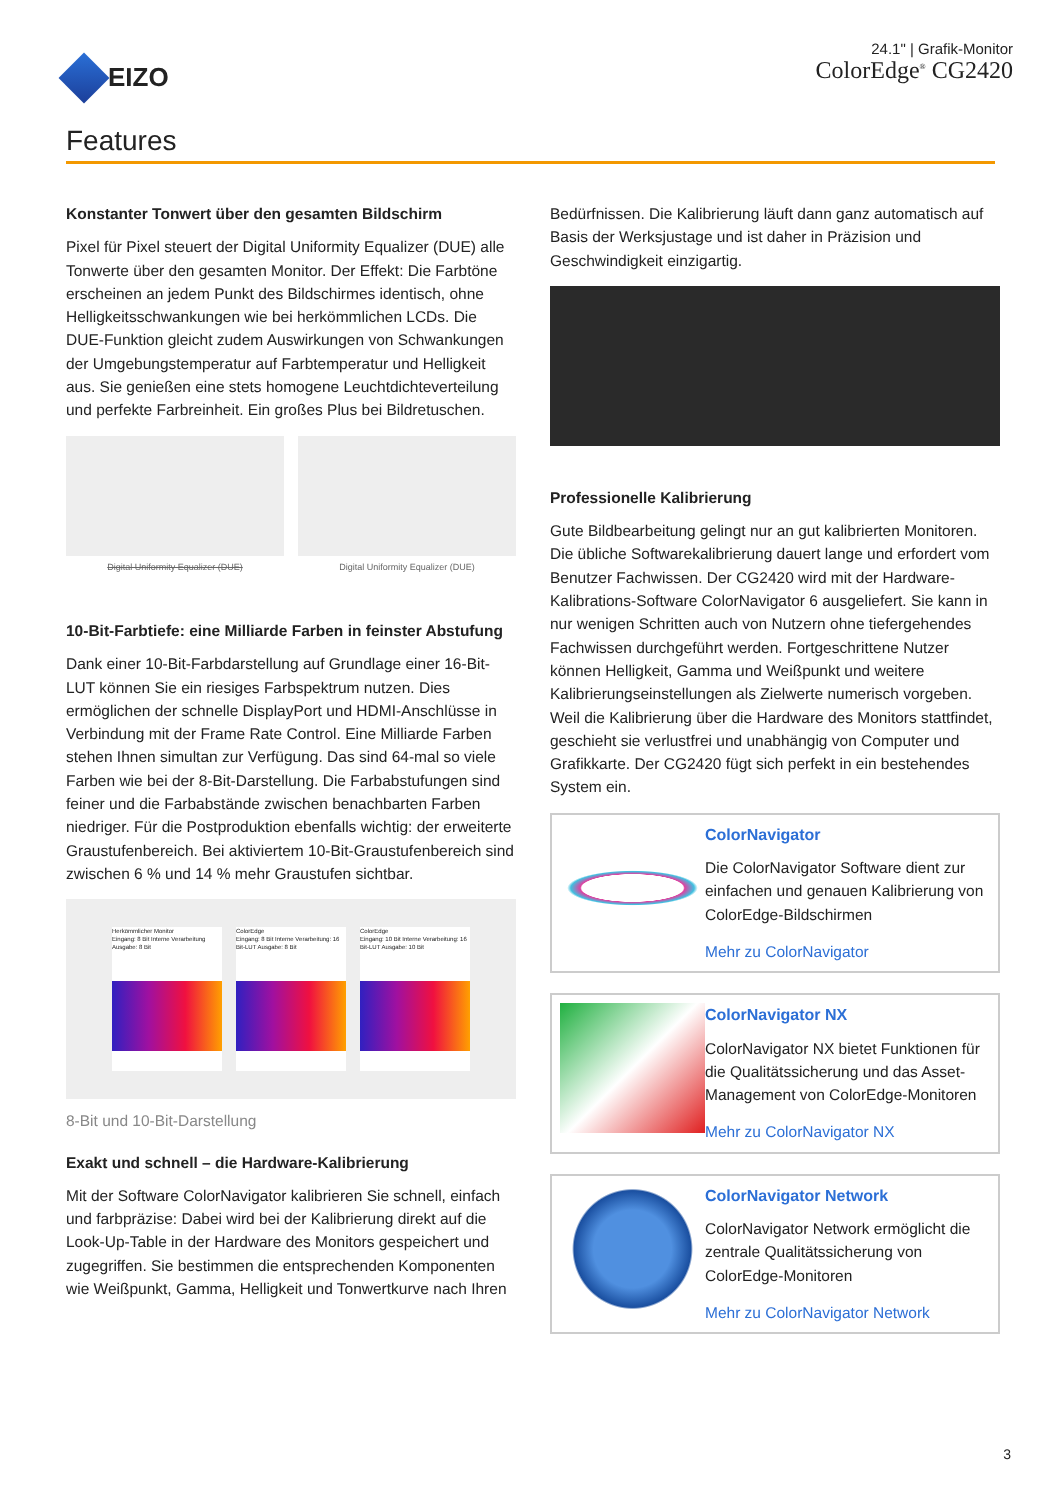EIZO
24.1" | Grafik-Monitor
ColorEdge<sup>®</sup> CG2420
Features
Konstanter Tonwert über den gesamten Bildschirm
Pixel für Pixel steuert der Digital Uniformity Equalizer (DUE) alle Tonwerte über den gesamten Monitor. Der Effekt: Die Farbtöne erscheinen an jedem Punkt des Bildschirmes identisch, ohne Helligkeitsschwankungen wie bei herkömmlichen LCDs. Die DUE-Funktion gleicht zudem Auswirkungen von Schwankungen der Umgebungstemperatur auf Farbtemperatur und Helligkeit aus. Sie genießen eine stets homogene Leuchtdichteverteilung und perfekte Farbreinheit. Ein großes Plus bei Bildretuschen.
Digital Uniformity Equalizer (DUE)
Digital Uniformity Equalizer (DUE)
10-Bit-Farbtiefe: eine Milliarde Farben in feinster Abstufung
Dank einer 10-Bit-Farbdarstellung auf Grundlage einer 16-Bit-LUT können Sie ein riesiges Farbspektrum nutzen. Dies ermöglichen der schnelle DisplayPort und HDMI-Anschlüsse in Verbindung mit der Frame Rate Control. Eine Milliarde Farben stehen Ihnen simultan zur Verfügung. Das sind 64-mal so viele Farben wie bei der 8-Bit-Darstellung. Die Farbabstufungen sind feiner und die Farbabstände zwischen benachbarten Farben niedriger. Für die Postproduktion ebenfalls wichtig: der erweiterte Graustufenbereich. Bei aktiviertem 10-Bit-Graustufenbereich sind zwischen 6 % und 14 % mehr Graustufen sichtbar.
Herkömmlicher Monitor
Eingang: 8 Bit Interne Verarbeitung Ausgabe: 8 Bit
ColorEdge
Eingang: 8 Bit Interne Verarbeitung: 16 Bit-LUT Ausgabe: 8 Bit
ColorEdge
Eingang: 10 Bit Interne Verarbeitung: 16 Bit-LUT Ausgabe: 10 Bit
8-Bit und 10-Bit-Darstellung
Exakt und schnell – die Hardware-Kalibrierung
Mit der Software ColorNavigator kalibrieren Sie schnell, einfach und farbpräzise: Dabei wird bei der Kalibrierung direkt auf die Look-Up-Table in der Hardware des Monitors gespeichert und zugegriffen. Sie bestimmen die entsprechenden Komponenten wie Weißpunkt, Gamma, Helligkeit und Tonwertkurve nach Ihren
Bedürfnissen. Die Kalibrierung läuft dann ganz automatisch auf Basis der Werksjustage und ist daher in Präzision und Geschwindigkeit einzigartig.
Professionelle Kalibrierung
Gute Bildbearbeitung gelingt nur an gut kalibrierten Monitoren. Die übliche Softwarekalibrierung dauert lange und erfordert vom Benutzer Fachwissen. Der CG2420 wird mit der Hardware-Kalibrations-Software ColorNavigator 6 ausgeliefert. Sie kann in nur wenigen Schritten auch von Nutzern ohne tiefergehendes Fachwissen durchgeführt werden. Fortgeschrittene Nutzer können Helligkeit, Gamma und Weißpunkt und weitere Kalibrierungseinstellungen als Zielwerte numerisch vorgeben. Weil die Kalibrierung über die Hardware des Monitors stattfindet, geschieht sie verlustfrei und unabhängig von Computer und Grafikkarte. Der CG2420 fügt sich perfekt in ein bestehendes System ein.
ColorNavigator
Die ColorNavigator Software dient zur einfachen und genauen Kalibrierung von ColorEdge-Bildschirmen
Mehr zu ColorNavigator
ColorNavigator NX
ColorNavigator NX bietet Funktionen für die Qualitätssicherung und das Asset-Management von ColorEdge-Monitoren
Mehr zu ColorNavigator NX
ColorNavigator Network
ColorNavigator Network ermöglicht die zentrale Qualitätssicherung von ColorEdge-Monitoren
Mehr zu ColorNavigator Network
3